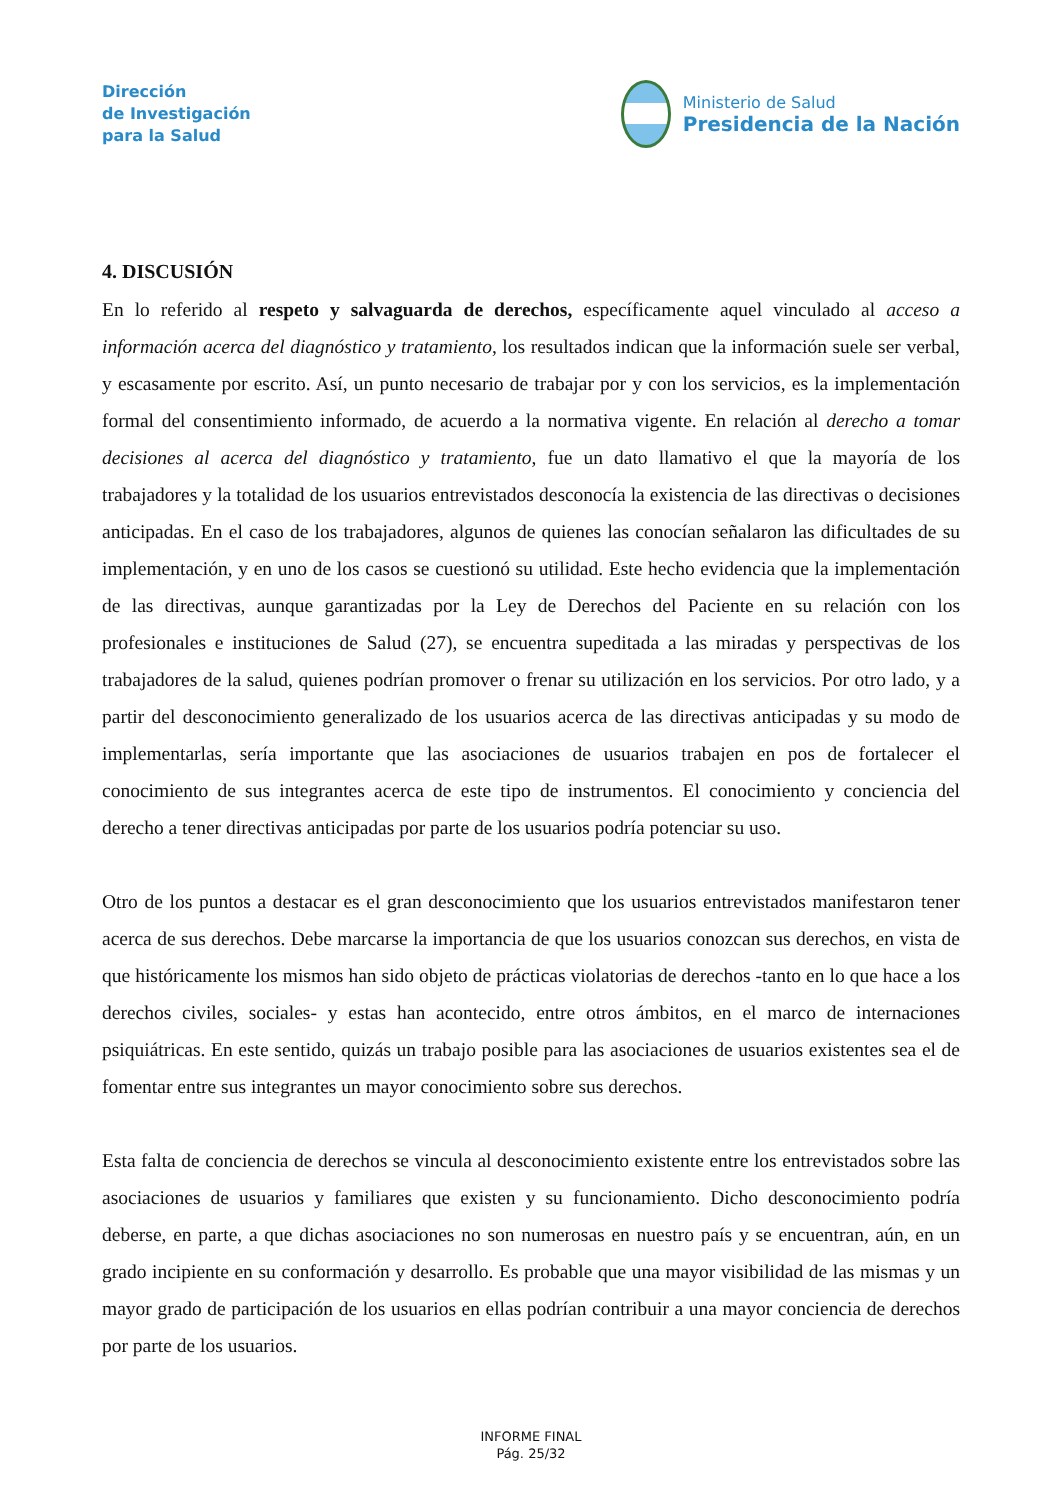Dirección
de Investigación
para la Salud
Ministerio de Salud
Presidencia de la Nación
4. DISCUSIÓN
En lo referido al respeto y salvaguarda de derechos, específicamente aquel vinculado al acceso a información acerca del diagnóstico y tratamiento, los resultados indican que la información suele ser verbal, y escasamente por escrito. Así, un punto necesario de trabajar por y con los servicios, es la implementación formal del consentimiento informado, de acuerdo a la normativa vigente. En relación al derecho a tomar decisiones al acerca del diagnóstico y tratamiento, fue un dato llamativo el que la mayoría de los trabajadores y la totalidad de los usuarios entrevistados desconocía la existencia de las directivas o decisiones anticipadas. En el caso de los trabajadores, algunos de quienes las conocían señalaron las dificultades de su implementación, y en uno de los casos se cuestionó su utilidad. Este hecho evidencia que la implementación de las directivas, aunque garantizadas por la Ley de Derechos del Paciente en su relación con los profesionales e instituciones de Salud (27), se encuentra supeditada a las miradas y perspectivas de los trabajadores de la salud, quienes podrían promover o frenar su utilización en los servicios. Por otro lado, y a partir del desconocimiento generalizado de los usuarios acerca de las directivas anticipadas y su modo de implementarlas, sería importante que las asociaciones de usuarios trabajen en pos de fortalecer el conocimiento de sus integrantes acerca de este tipo de instrumentos. El conocimiento y conciencia del derecho a tener directivas anticipadas por parte de los usuarios podría potenciar su uso.
Otro de los puntos a destacar es el gran desconocimiento que los usuarios entrevistados manifestaron tener acerca de sus derechos. Debe marcarse la importancia de que los usuarios conozcan sus derechos, en vista de que históricamente los mismos han sido objeto de prácticas violatorias de derechos -tanto en lo que hace a los derechos civiles, sociales- y estas han acontecido, entre otros ámbitos, en el marco de internaciones psiquiátricas. En este sentido, quizás un trabajo posible para las asociaciones de usuarios existentes sea el de fomentar entre sus integrantes un mayor conocimiento sobre sus derechos.
Esta falta de conciencia de derechos se vincula al desconocimiento existente entre los entrevistados sobre las asociaciones de usuarios y familiares que existen y su funcionamiento. Dicho desconocimiento podría deberse, en parte, a que dichas asociaciones no son numerosas en nuestro país y se encuentran, aún, en un grado incipiente en su conformación y desarrollo. Es probable que una mayor visibilidad de las mismas y un mayor grado de participación de los usuarios en ellas podrían contribuir a una mayor conciencia de derechos por parte de los usuarios.
INFORME FINAL
Pág. 25/32